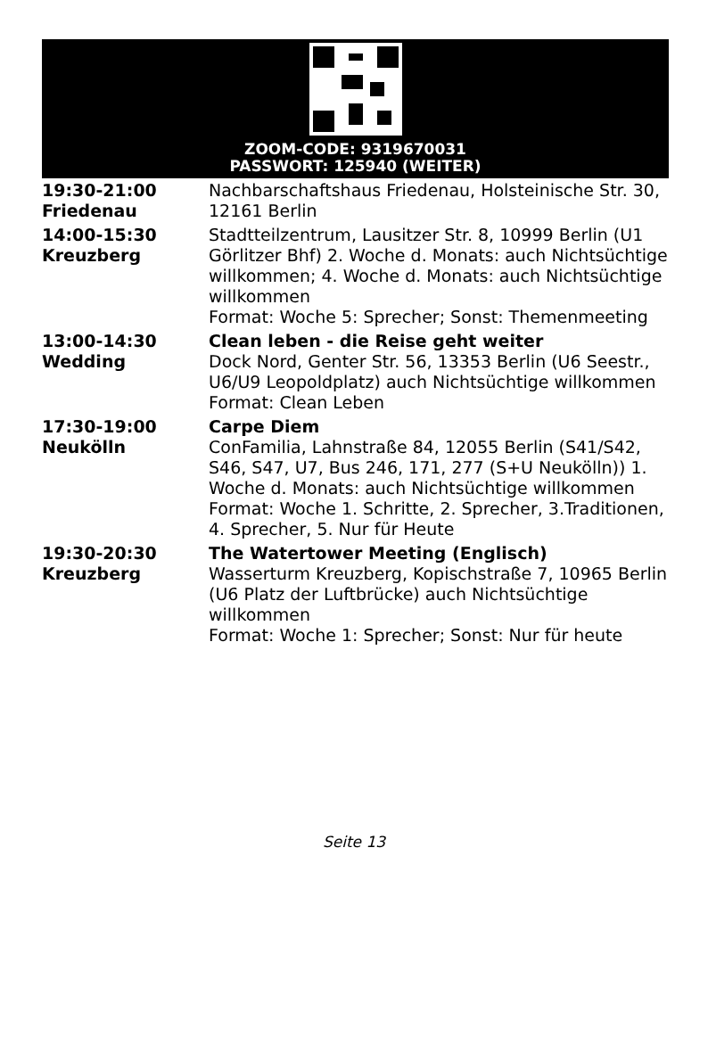ZOOM-CODE: 9319670031
PASSWORT: 125940 (WEITER)
| 19:30-21:00 Friedenau | Nachbarschaftshaus Friedenau, Holsteinische Str. 30, 12161 Berlin |
| 14:00-15:30 Kreuzberg | Stadtteilzentrum, Lausitzer Str. 8, 10999 Berlin (U1 Görlitzer Bhf) 2. Woche d. Monats: auch Nichtsüchtige willkommen; 4. Woche d. Monats: auch Nichtsüchtige willkommen Format: Woche 5: Sprecher; Sonst: Themenmeeting |
| 13:00-14:30 Wedding | Clean leben - die Reise geht weiter Dock Nord, Genter Str. 56, 13353 Berlin (U6 Seestr., U6/U9 Leopoldplatz) auch Nichtsüchtige willkommen Format: Clean Leben |
| 17:30-19:00 Neukölln | Carpe Diem ConFamilia, Lahnstraße 84, 12055 Berlin (S41/S42, S46, S47, U7, Bus 246, 171, 277 (S+U Neukölln)) 1. Woche d. Monats: auch Nichtsüchtige willkommen Format: Woche 1. Schritte, 2. Sprecher, 3.Traditionen, 4. Sprecher, 5. Nur für Heute |
| 19:30-20:30 Kreuzberg | The Watertower Meeting (Englisch) Wasserturm Kreuzberg, Kopischstraße 7, 10965 Berlin (U6 Platz der Luftbrücke) auch Nichtsüchtige willkommen Format: Woche 1: Sprecher; Sonst: Nur für heute |
Seite 13